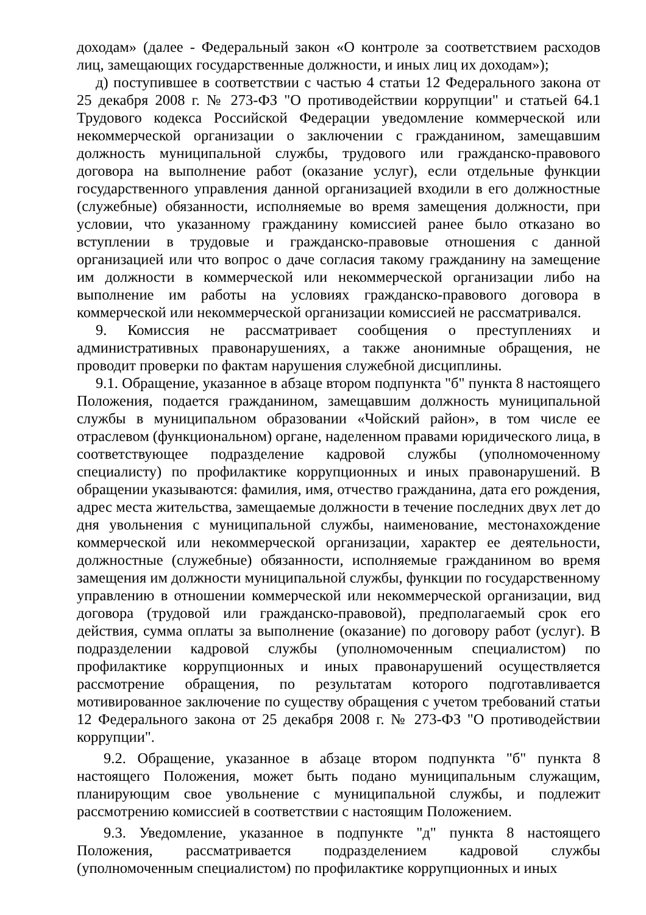доходам» (далее - Федеральный закон «О контроле за соответствием расходов лиц, замещающих государственные должности, и иных лиц их доходам»);
д) поступившее в соответствии с частью 4 статьи 12 Федерального закона от 25 декабря 2008 г. № 273-ФЗ "О противодействии коррупции" и статьей 64.1 Трудового кодекса Российской Федерации уведомление коммерческой или некоммерческой организации о заключении с гражданином, замещавшим должность муниципальной службы, трудового или гражданско-правового договора на выполнение работ (оказание услуг), если отдельные функции государственного управления данной организацией входили в его должностные (служебные) обязанности, исполняемые во время замещения должности, при условии, что указанному гражданину комиссией ранее было отказано во вступлении в трудовые и гражданско-правовые отношения с данной организацией или что вопрос о даче согласия такому гражданину на замещение им должности в коммерческой или некоммерческой организации либо на выполнение им работы на условиях гражданско-правового договора в коммерческой или некоммерческой организации комиссией не рассматривался.
9. Комиссия не рассматривает сообщения о преступлениях и административных правонарушениях, а также анонимные обращения, не проводит проверки по фактам нарушения служебной дисциплины.
9.1. Обращение, указанное в абзаце втором подпункта "б" пункта 8 настоящего Положения, подается гражданином, замещавшим должность муниципальной службы в муниципальном образовании «Чойский район», в том числе ее отраслевом (функциональном) органе, наделенном правами юридического лица, в соответствующее подразделение кадровой службы (уполномоченному специалисту) по профилактике коррупционных и иных правонарушений. В обращении указываются: фамилия, имя, отчество гражданина, дата его рождения, адрес места жительства, замещаемые должности в течение последних двух лет до дня увольнения с муниципальной службы, наименование, местонахождение коммерческой или некоммерческой организации, характер ее деятельности, должностные (служебные) обязанности, исполняемые гражданином во время замещения им должности муниципальной службы, функции по государственному управлению в отношении коммерческой или некоммерческой организации, вид договора (трудовой или гражданско-правовой), предполагаемый срок его действия, сумма оплаты за выполнение (оказание) по договору работ (услуг). В подразделении кадровой службы (уполномоченным специалистом) по профилактике коррупционных и иных правонарушений осуществляется рассмотрение обращения, по результатам которого подготавливается мотивированное заключение по существу обращения с учетом требований статьи 12 Федерального закона от 25 декабря 2008 г. № 273-ФЗ "О противодействии коррупции".
9.2. Обращение, указанное в абзаце втором подпункта "б" пункта 8 настоящего Положения, может быть подано муниципальным служащим, планирующим свое увольнение с муниципальной службы, и подлежит рассмотрению комиссией в соответствии с настоящим Положением.
9.3. Уведомление, указанное в подпункте "д" пункта 8 настоящего Положения, рассматривается подразделением кадровой службы (уполномоченным специалистом) по профилактике коррупционных и иных